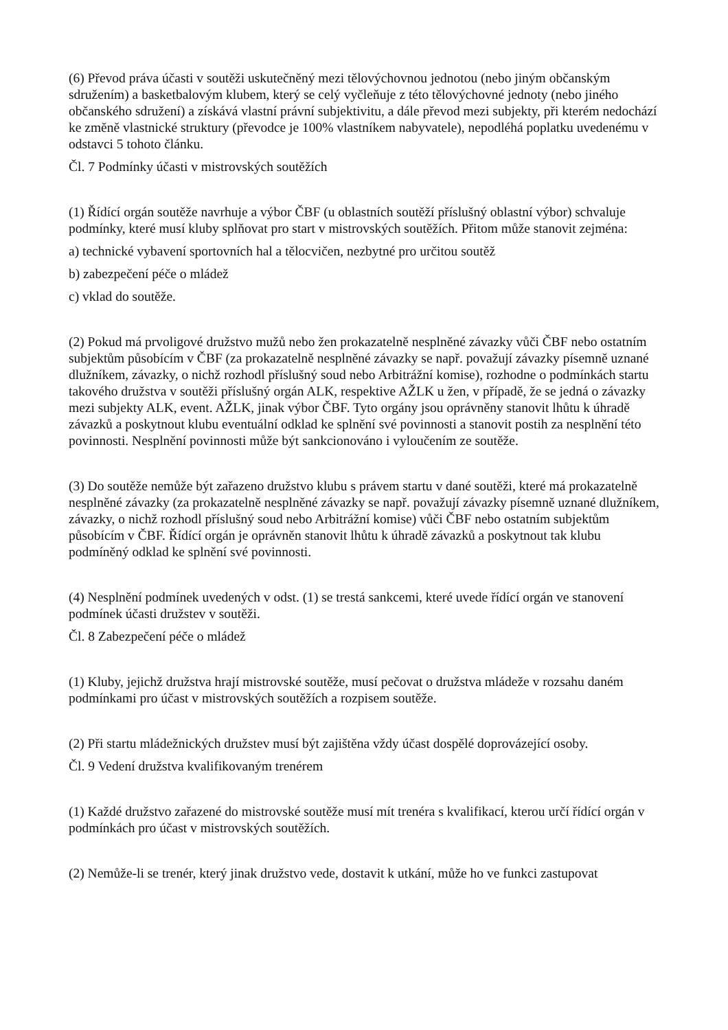(6) Převod práva účasti v soutěži uskutečněný mezi tělovýchovnou jednotou (nebo jiným občanským sdružením) a basketbalovým klubem, který se celý vyčleňuje z této tělovýchovné jednoty (nebo jiného občanského sdružení) a získává vlastní právní subjektivitu, a dále převod mezi subjekty, při kterém nedochází ke změně vlastnické struktury (převodce je 100% vlastníkem nabyvatele), nepodléhá poplatku uvedenému v odstavci 5 tohoto článku.
Čl. 7 Podmínky účasti v mistrovských soutěžích
(1) Řídící orgán soutěže navrhuje a výbor ČBF (u oblastních soutěží příslušný oblastní výbor) schvaluje podmínky, které musí kluby splňovat pro start v mistrovských soutěžích. Přitom může stanovit zejména:
a) technické vybavení sportovních hal a tělocvičen, nezbytné pro určitou soutěž
b) zabezpečení péče o mládež
c) vklad do soutěže.
(2) Pokud má prvoligové družstvo mužů nebo žen prokazatelně nesplněné závazky vůči ČBF nebo ostatním subjektům působícím v ČBF (za prokazatelně nesplněné závazky se např. považují závazky písemně uznané dlužníkem, závazky, o nichž rozhodl příslušný soud nebo Arbitrážní komise), rozhodne o podmínkách startu takového družstva v soutěži příslušný orgán ALK, respektive AŽLK u žen, v případě, že se jedná o závazky mezi subjekty ALK, event. AŽLK, jinak výbor ČBF. Tyto orgány jsou oprávněny stanovit lhůtu k úhradě závazků a poskytnout klubu eventuální odklad ke splnění své povinnosti a stanovit postih za nesplnění této povinnosti. Nesplnění povinnosti může být sankcionováno i vyloučením ze soutěže.
(3) Do soutěže nemůže být zařazeno družstvo klubu s právem startu v dané soutěži, které má prokazatelně nesplněné závazky (za prokazatelně nesplněné závazky se např. považují závazky písemně uznané dlužníkem, závazky, o nichž rozhodl příslušný soud nebo Arbitrážní komise) vůči ČBF nebo ostatním subjektům působícím v ČBF. Řídící orgán je oprávněn stanovit lhůtu k úhradě závazků a poskytnout tak klubu podmíněný odklad ke splnění své povinnosti.
(4) Nesplnění podmínek uvedených v odst. (1) se trestá sankcemi, které uvede řídící orgán ve stanovení podmínek účasti družstev v soutěži.
Čl. 8 Zabezpečení péče o mládež
(1) Kluby, jejichž družstva hrají mistrovské soutěže, musí pečovat o družstva mládeže v rozsahu daném podmínkami pro účast v mistrovských soutěžích a rozpisem soutěže.
(2) Při startu mládežnických družstev musí být zajištěna vždy účast dospělé doprovázející osoby.
Čl. 9 Vedení družstva kvalifikovaným trenérem
(1) Každé družstvo zařazené do mistrovské soutěže musí mít trenéra s kvalifikací, kterou určí řídící orgán v podmínkách pro účast v mistrovských soutěžích.
(2) Nemůže-li se trenér, který jinak družstvo vede, dostavit k utkání, může ho ve funkci zastupovat